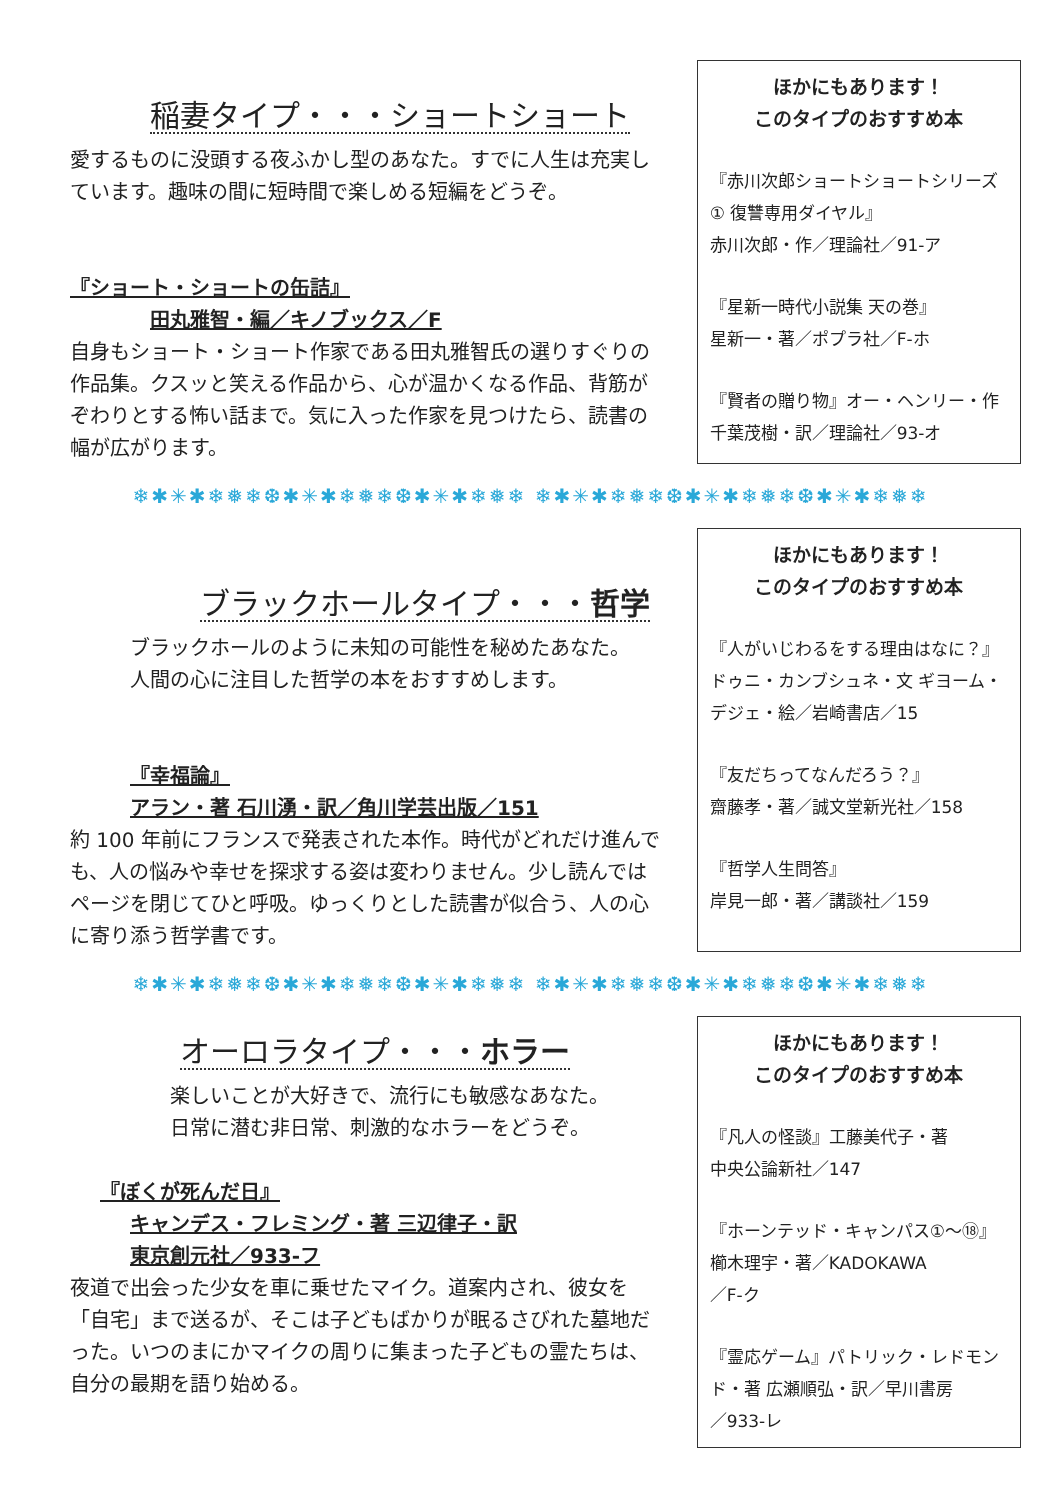稲妻タイプ・・・ショートショート
愛するものに没頭する夜ふかし型のあなた。すでに人生は充実しています。趣味の間に短時間で楽しめる短編をどうぞ。
『ショート・ショートの缶詰』
田丸雅智・編／キノブックス／F
自身もショート・ショート作家である田丸雅智氏の選りすぐりの作品集。クスッと笑える作品から、心が温かくなる作品、背筋がぞわりとする怖い話まで。気に入った作家を見つけたら、読書の幅が広がります。
ほかにもあります！
このタイプのおすすめ本
『赤川次郎ショートショートシリーズ ① 復讐専用ダイヤル』
赤川次郎・作／理論社／91-ア
『星新一時代小説集 天の巻』
星新一・著／ポプラ社／F-ホ
『賢者の贈り物』オー・ヘンリー・作
千葉茂樹・訳／理論社／93-オ
❄✱✳✱❄❅❄❆✱✳✱❄❅❄❆✱✳✱❄❅❄ ❄✱✳✱❄❅❄❆✱✳✱❄❅❄❆✱✳✱❄❅❄
ブラックホールタイプ・・・哲学
ブラックホールのように未知の可能性を秘めたあなた。
人間の心に注目した哲学の本をおすすめします。
『幸福論』
アラン・著 石川湧・訳／角川学芸出版／151
約 100 年前にフランスで発表された本作。時代がどれだけ進んでも、人の悩みや幸せを探求する姿は変わりません。少し読んではページを閉じてひと呼吸。ゆっくりとした読書が似合う、人の心に寄り添う哲学書です。
ほかにもあります！
このタイプのおすすめ本
『人がいじわるをする理由はなに？』
ドゥニ・カンブシュネ・文 ギヨーム・デジェ・絵／岩崎書店／15
『友だちってなんだろう？』
齋藤孝・著／誠文堂新光社／158
『哲学人生問答』
岸見一郎・著／講談社／159
❄✱✳✱❄❅❄❆✱✳✱❄❅❄❆✱✳✱❄❅❄ ❄✱✳✱❄❅❄❆✱✳✱❄❅❄❆✱✳✱❄❅❄
オーロラタイプ・・・ホラー
楽しいことが大好きで、流行にも敏感なあなた。
日常に潜む非日常、刺激的なホラーをどうぞ。
『ぼくが死んだ日』
キャンデス・フレミング・著 三辺律子・訳
東京創元社／933-フ
夜道で出会った少女を車に乗せたマイク。道案内され、彼女を「自宅」まで送るが、そこは子どもばかりが眠るさびれた墓地だった。いつのまにかマイクの周りに集まった子どもの霊たちは、自分の最期を語り始める。
ほかにもあります！
このタイプのおすすめ本
『凡人の怪談』工藤美代子・著
中央公論新社／147
『ホーンテッド・キャンパス①～⑱』
櫛木理宇・著／KADOKAWA
／F-ク
『霊応ゲーム』パトリック・レドモンド・著 広瀬順弘・訳／早川書房
／933-レ